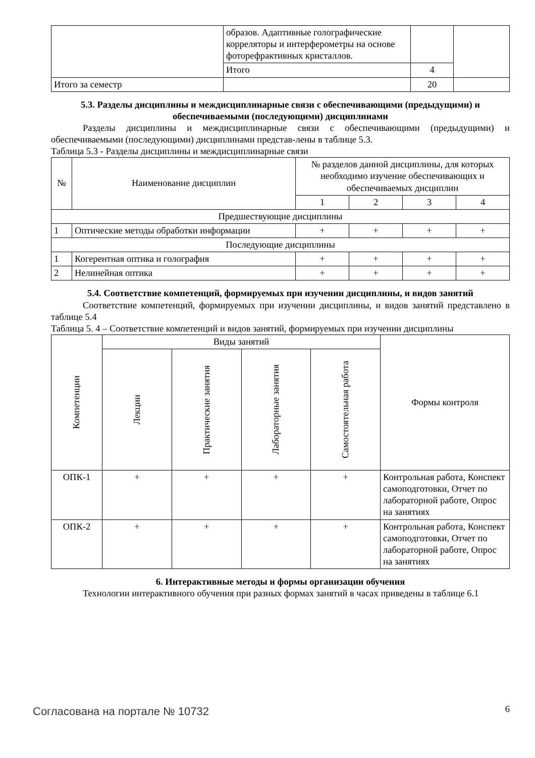| | образов. Адаптивные голографические корреляторы и интерферометры на основе фоторефрактивных кристаллов. | | |
| | Итого | 4 | |
| Итого за семестр | | 20 | |
5.3. Разделы дисциплины и междисциплинарные связи с обеспечивающими (предыдущими) и обеспечиваемыми (последующими) дисциплинами
Разделы дисциплины и междисциплинарные связи с обеспечивающими (предыдущими) и обеспечиваемыми (последующими) дисциплинами представ-лены в таблице 5.3.
Таблица 5.3 - Разделы дисциплины и междисциплинарные связи
| № | Наименование дисциплин | № разделов данной дисциплины, для которых необходимо изучение обеспечивающих и обеспечиваемых дисциплин | | | |
| --- | --- | --- | --- | --- | --- |
| | | 1 | 2 | 3 | 4 |
| Предшествующие дисциплины | | | | | |
| 1 | Оптические методы обработки информации | + | + | + | + |
| Последующие дисциплины | | | | | |
| 1 | Когерентная оптика и голография | + | + | + | + |
| 2 | Нелинейная оптика | + | + | + | + |
5.4. Соответствие компетенций, формируемых при изучении дисциплины, и видов занятий
Соответствие компетенций, формируемых при изучении дисциплины, и видов занятий представлено в таблице 5.4
Таблица 5. 4 – Соответствие компетенций и видов занятий, формируемых при изучении дисциплины
| Компетенции | Виды занятий | | | | Формы контроля |
| --- | --- | --- | --- | --- | --- |
| | Лекции | Практические занятия | Лабораторные занятия | Самостоятельная работа | |
| ОПК-1 | + | + | + | + | Контрольная работа, Конспект самоподготовки, Отчет по лабораторной работе, Опрос на занятиях |
| ОПК-2 | + | + | + | + | Контрольная работа, Конспект самоподготовки, Отчет по лабораторной работе, Опрос на занятиях |
6. Интерактивные методы и формы организации обучения
Технологии интерактивного обучения при разных формах занятий в часах приведены в таблице 6.1
Согласована на портале № 10732 6